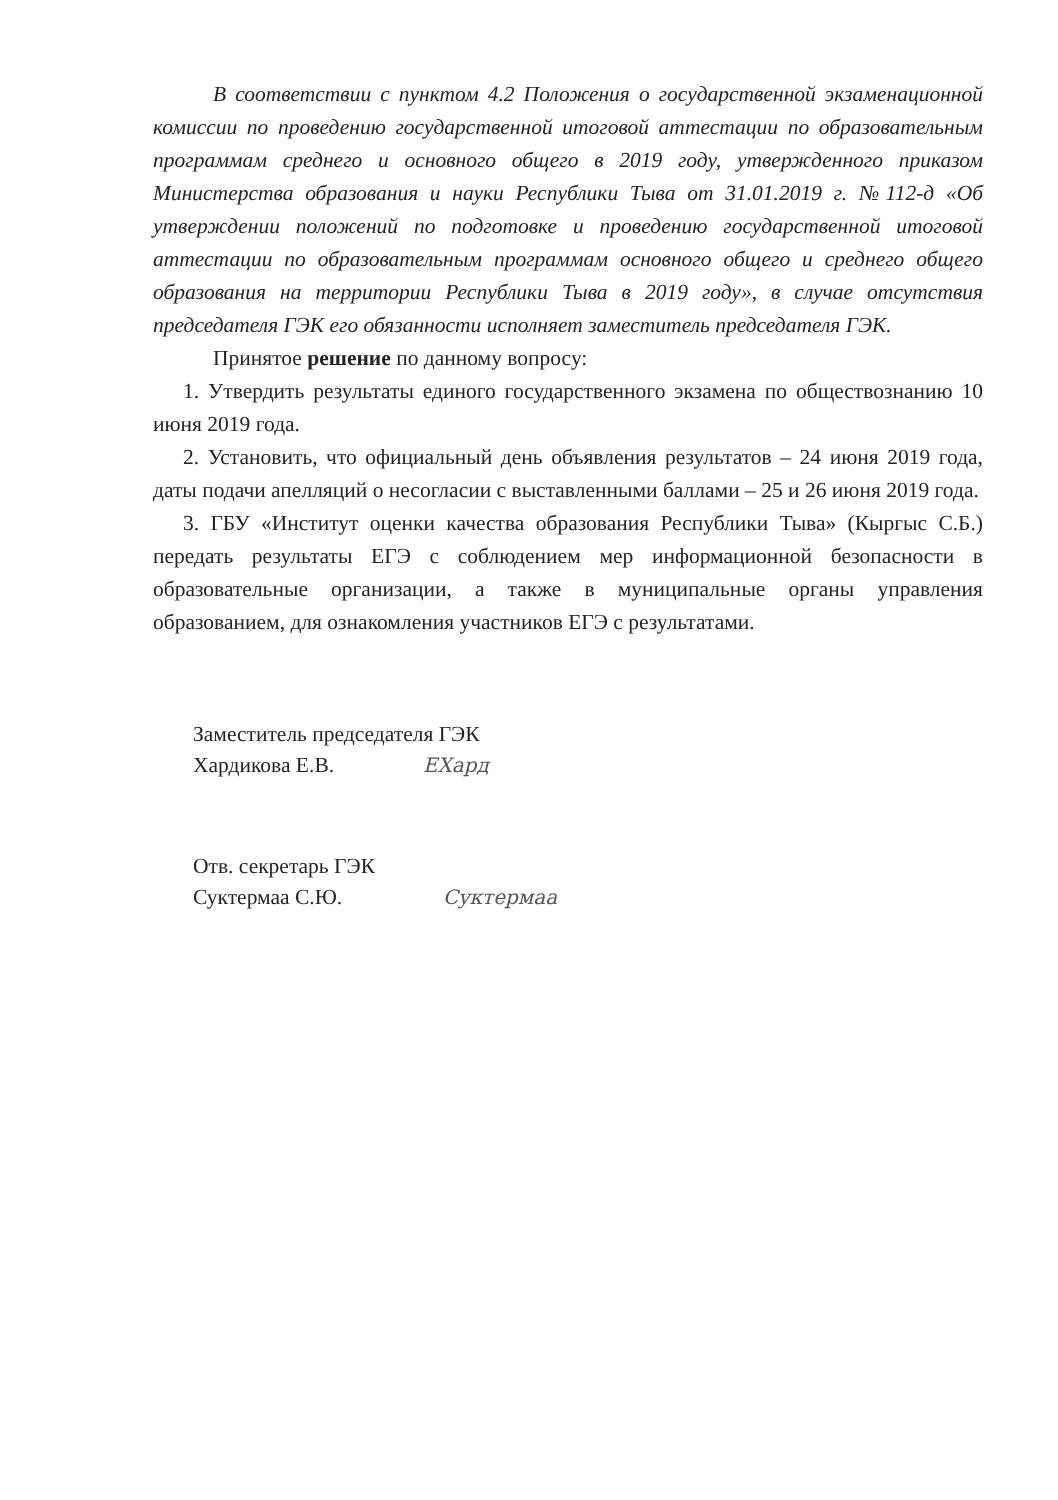В соответствии с пунктом 4.2 Положения о государственной экзаменационной комиссии по проведению государственной итоговой аттестации по образовательным программам среднего и основного общего в 2019 году, утвержденного приказом Министерства образования и науки Республики Тыва от 31.01.2019 г. №112-д «Об утверждении положений по подготовке и проведению государственной итоговой аттестации по образовательным программам основного общего и среднего общего образования на территории Республики Тыва в 2019 году», в случае отсутствия председателя ГЭК его обязанности исполняет заместитель председателя ГЭК.
Принятое решение по данному вопросу:
1. Утвердить результаты единого государственного экзамена по обществознанию 10 июня 2019 года.
2. Установить, что официальный день объявления результатов – 24 июня 2019 года, даты подачи апелляций о несогласии с выставленными баллами – 25 и 26 июня 2019 года.
3. ГБУ «Институт оценки качества образования Республики Тыва» (Кыргыс С.Б.) передать результаты ЕГЭ с соблюдением мер информационной безопасности в образовательные организации, а также в муниципальные органы управления образованием, для ознакомления участников ЕГЭ с результатами.
Заместитель председателя ГЭК
Хардикова Е.В. ЕХард
Отв. секретарь ГЭК
Суктермаа С.Ю. Сyктермаа